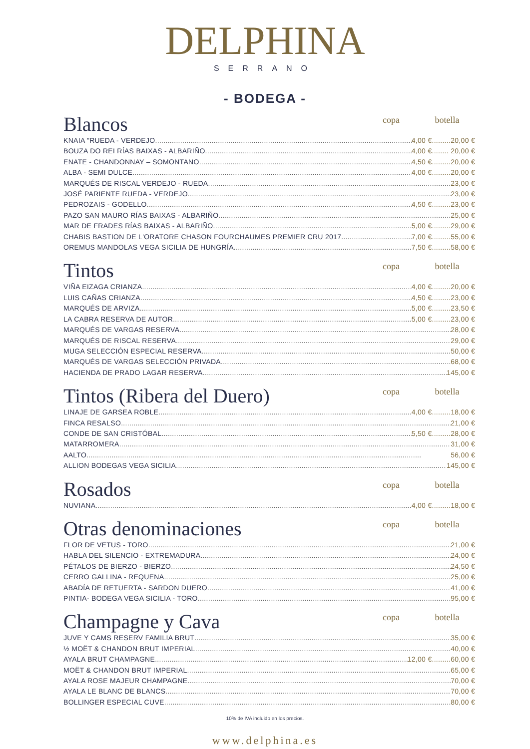DELPHINA
SERRANO
- BODEGA -
Blancos
copa botella
KNAIA "RUEDA - VERDEJO 4,00 €.........20,00 €
BOUZA DO REI RÍAS BAIXAS - ALBARIÑO 4,00 €........ 20,00 €
ENATE - CHANDONNAY – SOMONTANO 4,50 €.........20,00 €
ALBA - SEMI DULCE 4,00 €.........20,00 €
MARQUÉS DE RISCAL VERDEJO - RUEDA 23,00 €
JOSÉ PARIENTE RUEDA - VERDEJO 23,00 €
PEDROZAIS - GODELLO 4,50 €.........23,00 €
PAZO SAN MAURO RÍAS BAIXAS - ALBARIÑO 25,00 €
MAR DE FRADES RÍAS BAIXAS - ALBARIÑO 5,00 €.........29,00 €
CHABIS BASTION DE L'ORATORE CHASON FOURCHAUMES PREMIER CRU 2017 7,00 €.........55,00 €
OREMUS MANDOLAS VEGA SICILIA DE HUNGRÍA 7,50 €.........58,00 €
Tintos
copa botella
VIÑA EIZAGA CRIANZA 4,00 €.........20,00 €
LUIS CAÑAS CRIANZA 4,50 €.........23,00 €
MARQUÉS DE ARVIZA 5,00 €.........23,50 €
LA CABRA RESERVA DE AUTOR 5,00 €.........23,00 €
MARQUÉS DE VARGAS RESERVA 28,00 €
MARQUÉS DE RISCAL RESERVA 29,00 €
MUGA SELECCIÓN ESPECIAL RESERVA 50,00 €
MARQUÉS DE VARGAS SELECCIÓN PRIVADA 68,00 €
HACIENDA DE PRADO LAGAR RESERVA 145,00 €
Tintos (Ribera del Duero)
copa botella
LINAJE DE GARSEA ROBLE 4,00 €.........18,00 €
FINCA RESALSO 21,00 €
CONDE DE SAN CRISTÓBAL 5,50 €.........28,00 €
MATARROMERA 31,00 €
AALTO 56,00 €
ALLION BODEGAS VEGA SICILIA 145,00 €
Rosados
copa botella
NUVIANA 4,00 €.........18,00 €
Otras denominaciones
copa botella
FLOR DE VETUS - TORO 21,00 €
HABLA DEL SILENCIO - EXTREMADURA 24,00 €
PÉTALOS DE BIERZO - BIERZO 24,50 €
CERRO GALLINA - REQUENA 25,00 €
ABADÍA DE RETUERTA - SARDON DUERO 41,00 €
PINTIA- BODEGA VEGA SICILIA - TORO 95,00 €
Champagne y Cava
copa botella
JUVE Y CAMS RESERV FAMILIA BRUT 35,00 €
½ MOËT & CHANDON BRUT IMPERIAL 40,00 €
AYALA BRUT CHAMPAGNE 12,00 €.........60,00 €
MOËT & CHANDON BRUT IMPERIAL 65,00 €
AYALA ROSE MAJEUR CHAMPAGNE 70,00 €
AYALA LE BLANC DE BLANCS 70,00 €
BOLLINGER ESPECIAL CUVE 80,00 €
10% de IVA incluido en los precios.
www.delphina.es